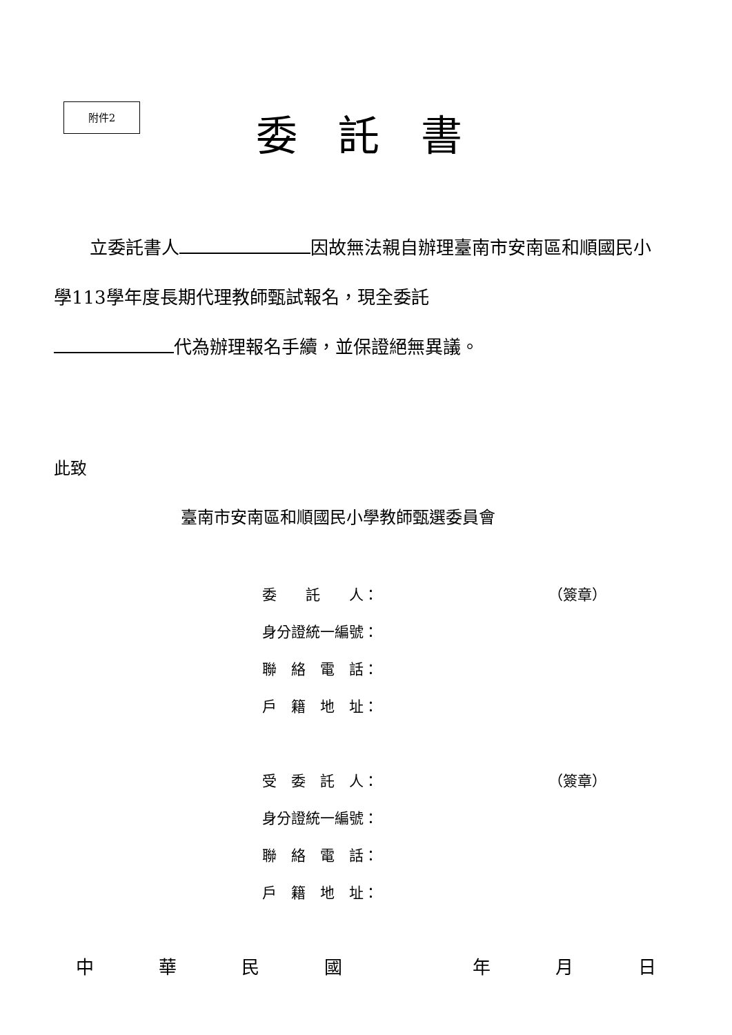附件2
委 託 書
　　立委託書人 因故無法親自辦理臺南市安南區和順國民小學113學年度長期代理教師甄試報名，現全委託
代為辦理報名手續，並保證絕無異議。
此致
臺南市安南區和順國民小學教師甄選委員會
委　　託　　人： （簽章）
身分證統一編號：
聯　絡　電　話：
戶　籍　地　址：
受　委　託　人： （簽章）
身分證統一編號：
聯　絡　電　話：
戶　籍　地　址：
中華民國 年月日